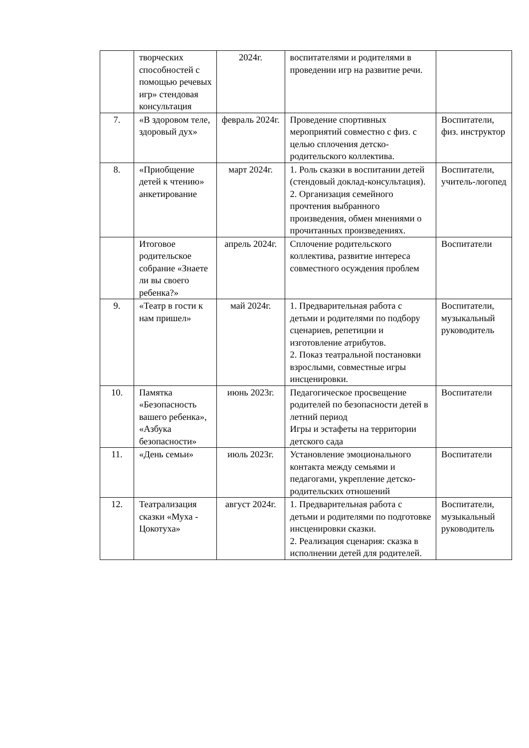| | творческих способностей с помощью речевых игр» стендовая консультация | 2024г. | воспитателями и родителями в проведении игр на развитие речи. | |
| 7. | «В здоровом теле, здоровый дух» | февраль 2024г. | Проведение спортивных мероприятий совместно с физ. с целью сплочения детско-родительского коллектива. | Воспитатели, физ. инструктор |
| 8. | «Приобщение детей к чтению» анкетирование | март 2024г. | 1. Роль сказки в воспитании детей (стендовый доклад-консультация). 2. Организация семейного прочтения выбранного произведения, обмен мнениями о прочитанных произведениях. | Воспитатели, учитель-логопед |
| | Итоговое родительское собрание «Знаете ли вы своего ребенка?» | апрель 2024г. | Сплочение родительского коллектива, развитие интереса совместного осуждения проблем | Воспитатели |
| 9. | «Театр в гости к нам пришел» | май 2024г. | 1. Предварительная работа с детьми и родителями по подбору сценариев, репетиции и изготовление атрибутов. 2. Показ театральной постановки взрослыми, совместные игры инсценировки. | Воспитатели, музыкальный руководитель |
| 10. | Памятка «Безопасность вашего ребенка», «Азбука безопасности» | июнь 2023г. | Педагогическое просвещение родителей по безопасности детей в летний период Игры и эстафеты на территории детского сада | Воспитатели |
| 11. | «День семьи» | июль 2023г. | Установление эмоционального контакта между семьями и педагогами, укрепление детско-родительских отношений | Воспитатели |
| 12. | Театрализация сказки «Муха - Цокотуха» | август 2024г. | 1. Предварительная работа с детьми и родителями по подготовке инсценировки сказки. 2. Реализация сценария: сказка в исполнении детей для родителей. | Воспитатели, музыкальный руководитель |